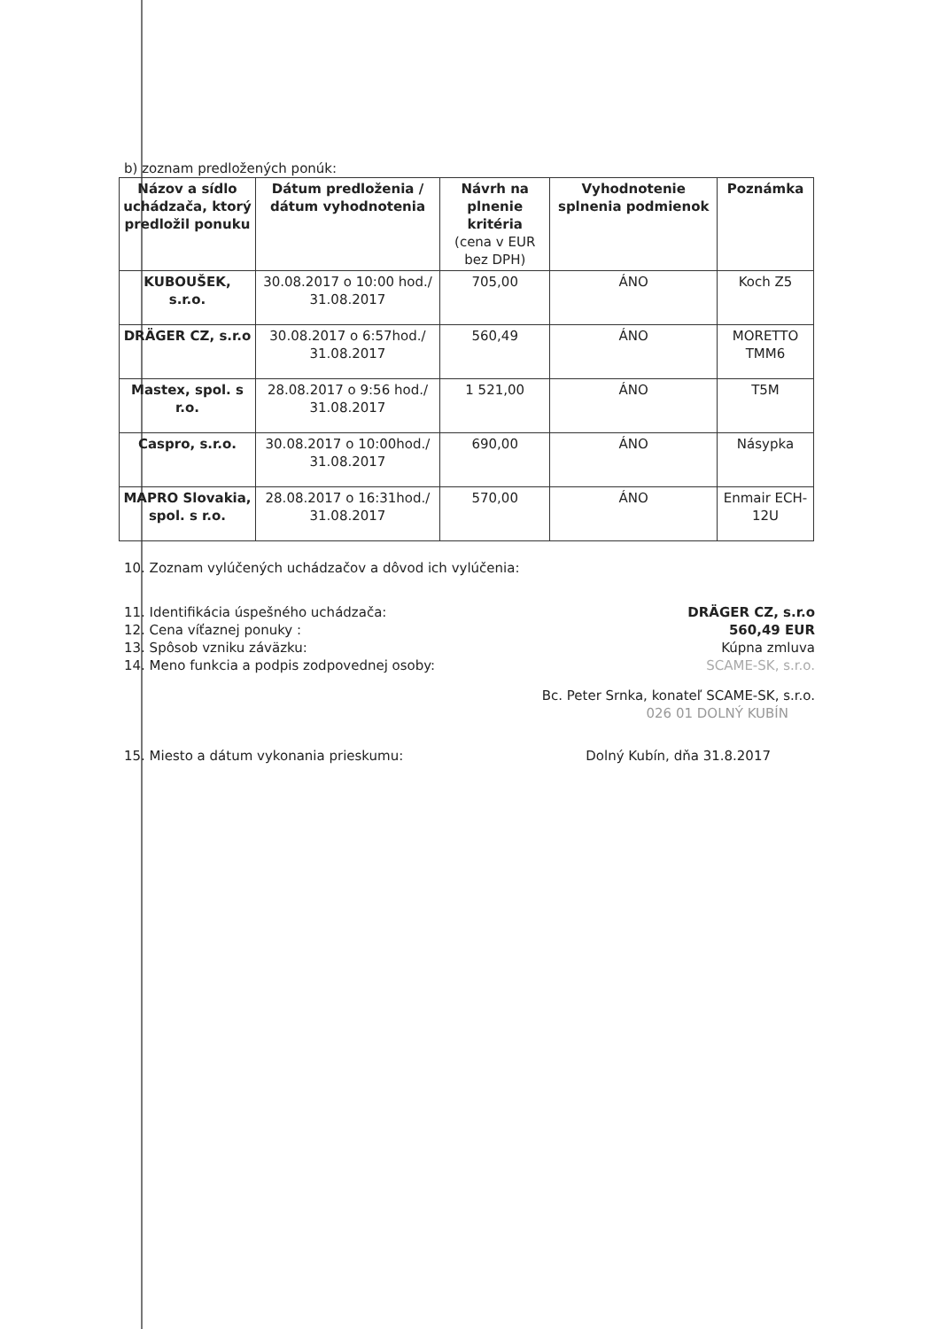b) zoznam predložených ponúk:
| Názov a sídlo uchádzača, ktorý predložil ponuku | Dátum predloženia / dátum vyhodnotenia | Návrh na plnenie kritéria (cena v EUR bez DPH) | Vyhodnotenie splnenia podmienok | Poznámka |
| --- | --- | --- | --- | --- |
| KUBOUŠEK, s.r.o. | 30.08.2017 o 10:00 hod./ 31.08.2017 | 705,00 | ÁNO | Koch Z5 |
| DRÄGER CZ, s.r.o | 30.08.2017 o 6:57hod./ 31.08.2017 | 560,49 | ÁNO | MORETTO TMM6 |
| Mastex, spol. s r.o. | 28.08.2017 o 9:56 hod./ 31.08.2017 | 1 521,00 | ÁNO | T5M |
| Caspro, s.r.o. | 30.08.2017 o 10:00hod./ 31.08.2017 | 690,00 | ÁNO | Násypka |
| MAPRO Slovakia, spol. s r.o. | 28.08.2017 o 16:31hod./ 31.08.2017 | 570,00 | ÁNO | Enmair ECH-12U |
10. Zoznam vylúčených uchádzačov a dôvod ich vylúčenia:
11. Identifikácia úspešného uchádzača:
12. Cena víťaznej ponuky :
13. Spôsob vzniku záväzku:
14. Meno funkcia a podpis zodpovednej osoby:
DRÄGER CZ, s.r.o
560,49 EUR
Kúpna zmluva
SCAME-SK, s.r.o.
Bc. Peter Srnka, konateľ SCAME-SK, s.r.o.
026 01 DOLNÝ KUBÍN
15. Miesto a dátum vykonania prieskumu:
Dolný Kubín, dňa 31.8.2017